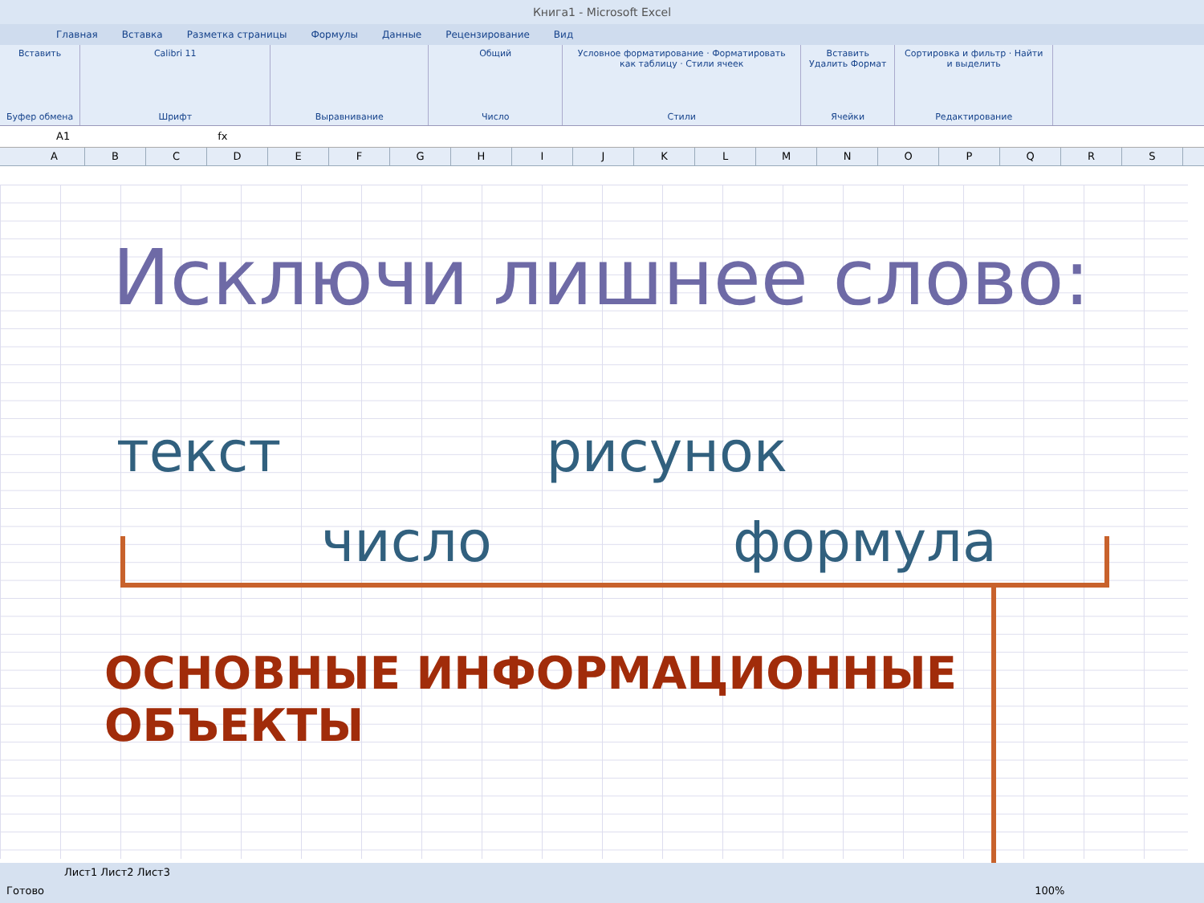Книга1 - Microsoft Excel
Главная Вставка Разметка страницы Формулы Данные Рецензирование Вид
Вставить
Буфер обмена
Calibri 11
Шрифт
Выравнивание Общий
Число
Условное форматирование · Форматировать как таблицу · Стили ячеек
Стили
Вставить Удалить Формат
Ячейки
Сортировка и фильтр · Найти и выделить
Редактирование
A1 fx
ABCDEFGHIJKLMNOPQRS
Исключи лишнее слово:
текст рисунок
число формула
ОСНОВНЫЕ ИНФОРМАЦИОННЫЕ ОБЪЕКТЫ
Лист1 Лист2 Лист3
Готово 100%